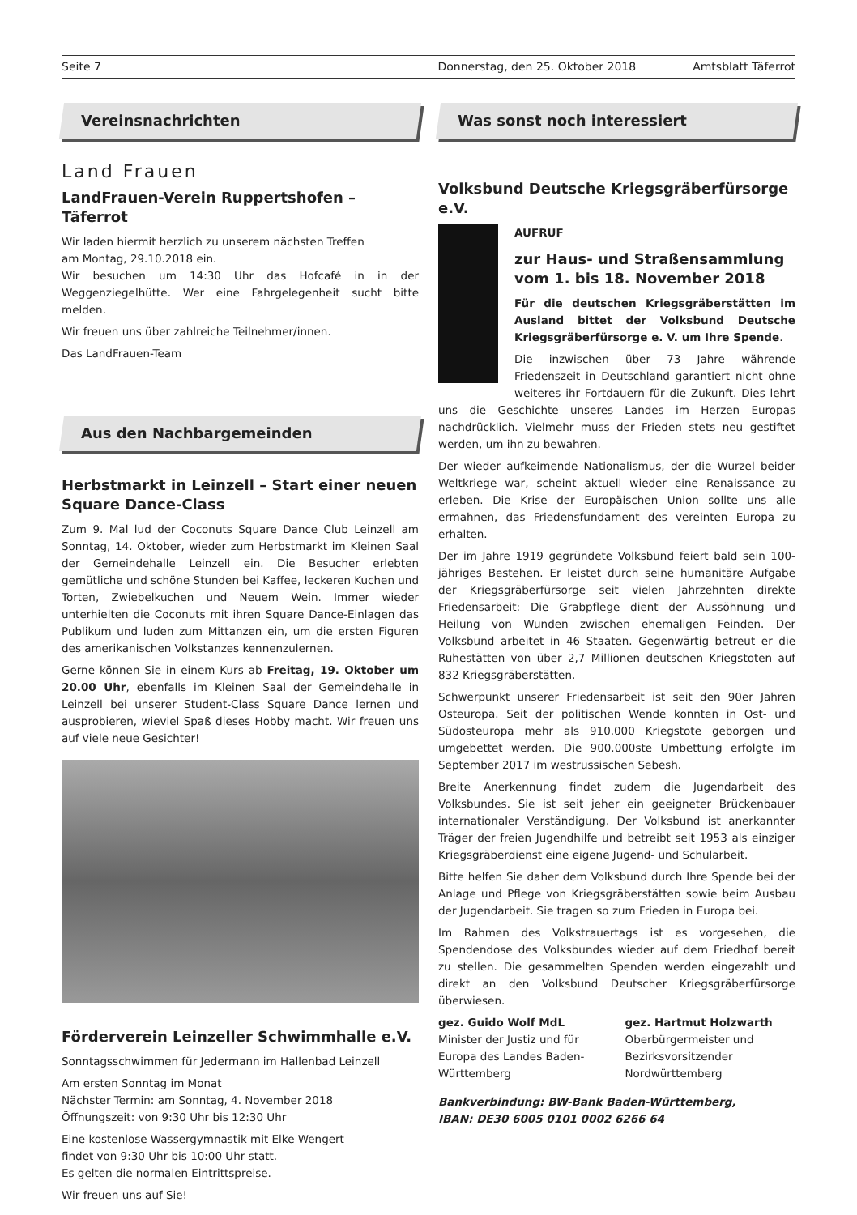Seite 7 Donnerstag, den 25. Oktober 2018 Amtsblatt Täferrot
Vereinsnachrichten
Land Frauen
LandFrauen-Verein Ruppertshofen – Täferrot
Wir laden hiermit herzlich zu unserem nächsten Treffen
am Montag, 29.10.2018 ein.
Wir besuchen um 14:30 Uhr das Hofcafé in in der Weggenziegelhütte. Wer eine Fahrgelegenheit sucht bitte melden.
Wir freuen uns über zahlreiche Teilnehmer/innen.
Das LandFrauen-Team
Aus den Nachbargemeinden
Herbstmarkt in Leinzell – Start einer neuen Square Dance-Class
Zum 9. Mal lud der Coconuts Square Dance Club Leinzell am Sonntag, 14. Oktober, wieder zum Herbstmarkt im Kleinen Saal der Gemeindehalle Leinzell ein. Die Besucher erlebten gemütliche und schöne Stunden bei Kaffee, leckeren Kuchen und Torten, Zwiebelkuchen und Neuem Wein. Immer wieder unterhielten die Coconuts mit ihren Square Dance-Einlagen das Publikum und luden zum Mittanzen ein, um die ersten Figuren des amerikanischen Volkstanzes kennenzulernen.
Gerne können Sie in einem Kurs ab Freitag, 19. Oktober um 20.00 Uhr, ebenfalls im Kleinen Saal der Gemeindehalle in Leinzell bei unserer Student-Class Square Dance lernen und ausprobieren, wieviel Spaß dieses Hobby macht. Wir freuen uns auf viele neue Gesichter!
Förderverein Leinzeller Schwimmhalle e.V.
Sonntagsschwimmen für Jedermann im Hallenbad Leinzell
Am ersten Sonntag im Monat
Nächster Termin: am Sonntag, 4. November 2018
Öffnungszeit: von 9:30 Uhr bis 12:30 Uhr
Eine kostenlose Wassergymnastik mit Elke Wengert
findet von 9:30 Uhr bis 10:00 Uhr statt.
Es gelten die normalen Eintrittspreise.
Wir freuen uns auf Sie!
Was sonst noch interessiert
Volksbund Deutsche Kriegsgräberfürsorge e.V.
AUFRUF
zur Haus- und Straßensammlung
vom 1. bis 18. November 2018
Für die deutschen Kriegsgräberstätten im Ausland bittet der Volksbund Deutsche Kriegsgräberfürsorge e. V. um Ihre Spende.
Die inzwischen über 73 Jahre währende Friedenszeit in Deutschland garantiert nicht ohne weiteres ihr Fortdauern für die Zukunft. Dies lehrt uns die Geschichte unseres Landes im Herzen Europas nachdrücklich. Vielmehr muss der Frieden stets neu gestiftet werden, um ihn zu bewahren.
Der wieder aufkeimende Nationalismus, der die Wurzel beider Weltkriege war, scheint aktuell wieder eine Renaissance zu erleben. Die Krise der Europäischen Union sollte uns alle ermahnen, das Friedensfundament des vereinten Europa zu erhalten.
Der im Jahre 1919 gegründete Volksbund feiert bald sein 100- jähriges Bestehen. Er leistet durch seine humanitäre Aufgabe der Kriegsgräberfürsorge seit vielen Jahrzehnten direkte Friedensarbeit: Die Grabpflege dient der Aussöhnung und Heilung von Wunden zwischen ehemaligen Feinden. Der Volksbund arbeitet in 46 Staaten. Gegenwärtig betreut er die Ruhestätten von über 2,7 Millionen deutschen Kriegstoten auf 832 Kriegsgräberstätten.
Schwerpunkt unserer Friedensarbeit ist seit den 90er Jahren Osteuropa. Seit der politischen Wende konnten in Ost- und Südosteuropa mehr als 910.000 Kriegstote geborgen und umgebettet werden. Die 900.000ste Umbettung erfolgte im September 2017 im westrussischen Sebesh.
Breite Anerkennung findet zudem die Jugendarbeit des Volksbundes. Sie ist seit jeher ein geeigneter Brückenbauer internationaler Verständigung. Der Volksbund ist anerkannter Träger der freien Jugendhilfe und betreibt seit 1953 als einziger Kriegsgräberdienst eine eigene Jugend- und Schularbeit.
Bitte helfen Sie daher dem Volksbund durch Ihre Spende bei der Anlage und Pflege von Kriegsgräberstätten sowie beim Ausbau der Jugendarbeit. Sie tragen so zum Frieden in Europa bei.
Im Rahmen des Volkstrauertags ist es vorgesehen, die Spendendose des Volksbundes wieder auf dem Friedhof bereit zu stellen. Die gesammelten Spenden werden eingezahlt und direkt an den Volksbund Deutscher Kriegsgräberfürsorge überwiesen.
gez. Guido Wolf MdL
Minister der Justiz und für Europa des Landes Baden-Württemberg
gez. Hartmut Holzwarth
Oberbürgermeister und Bezirksvorsitzender Nordwürttemberg
Bankverbindung: BW-Bank Baden-Württemberg,
IBAN: DE30 6005 0101 0002 6266 64